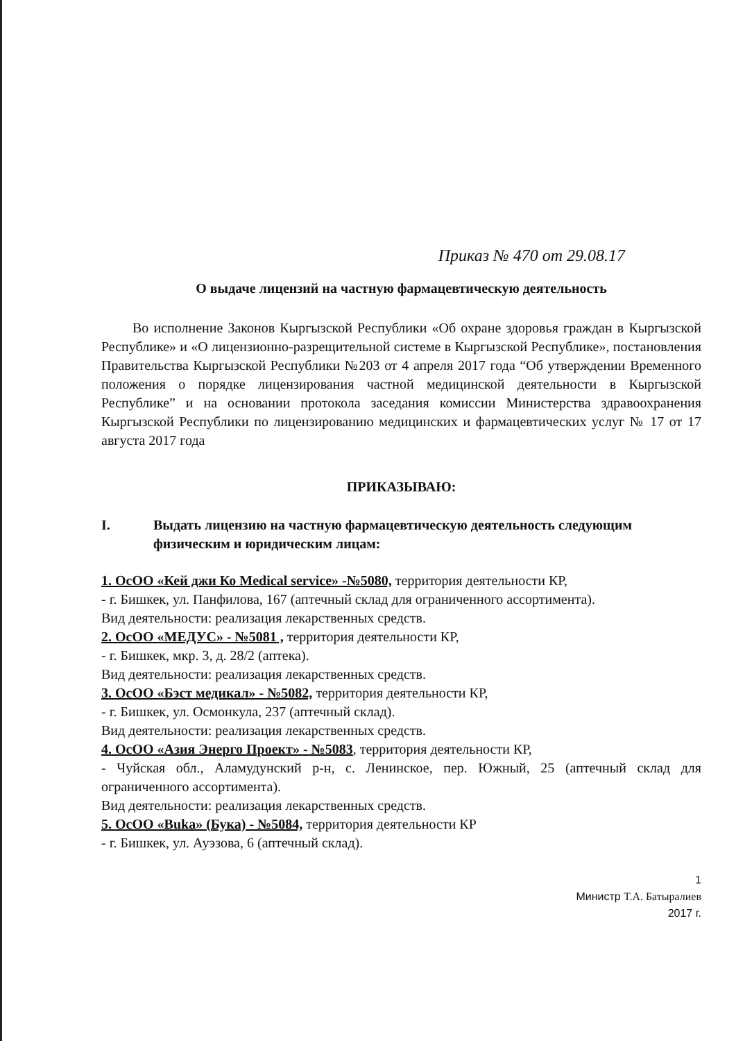Приказ № 470 от 29.08.17
О выдаче лицензий на частную фармацевтическую деятельность
Во исполнение Законов Кыргызской Республики «Об охране здоровья граждан в Кыргызской Республике» и «О лицензионно-разрещительной системе в Кыргызской Республике», постановления Правительства Кыргызской Республики №203 от 4 апреля 2017 года “Об утверждении Временного положения о порядке лицензирования частной медицинской деятельности в Кыргызской Республике” и на основании протокола заседания комиссии Министерства здравоохранения Кыргызской Республики по лицензированию медицинских и фармацевтических услуг № 17 от 17 августа 2017 года
ПРИКАЗЫВАЮ:
I. Выдать лицензию на частную фармацевтическую деятельность следующим физическим и юридическим лицам:
1. ОсОО «Кей джи Ко Medical service» -№5080, территория деятельности КР,
- г. Бишкек, ул. Панфилова, 167 (аптечный склад для ограниченного ассортимента).
Вид деятельности: реализация лекарственных средств.
2. ОсОО «МЕДУС» - №5081 , территория деятельности КР,
- г. Бишкек, мкр. 3, д. 28/2 (аптека).
Вид деятельности: реализация лекарственных средств.
3. ОсОО «Бэст медикал» - №5082, территория деятельности КР,
- г. Бишкек, ул. Осмонкула, 237 (аптечный склад).
Вид деятельности: реализация лекарственных средств.
4. ОсОО «Азия Энерго Проект» - №5083, территория деятельности КР,
- Чуйская обл., Аламудунский р-н, с. Ленинское, пер. Южный, 25 (аптечный склад для ограниченного ассортимента).
Вид деятельности: реализация лекарственных средств.
5. ОсОО «Buka» (Бука) - №5084, территория деятельности КР
- г. Бишкек, ул. Ауэзова, 6 (аптечный склад).
1
Министр Т.А. Батыралиев
2017 г.